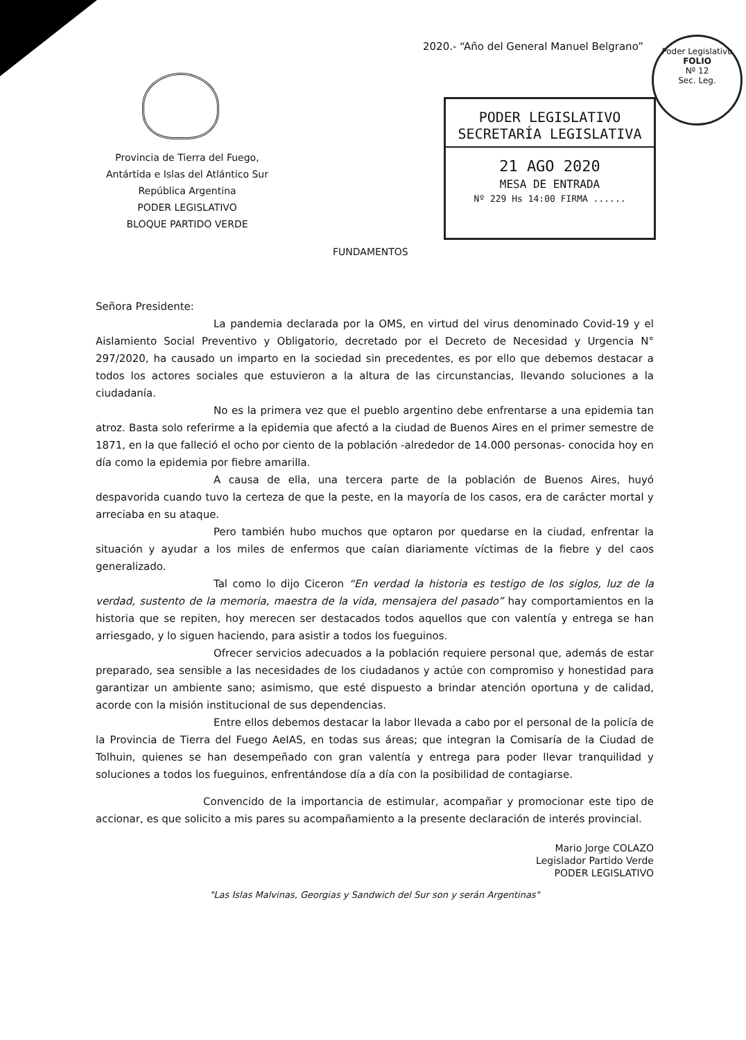2020.- “Año del General Manuel Belgrano”
Poder Legislativo
FOLIO
Nº 12
Sec. Leg.
Provincia de Tierra del Fuego,
Antártida e Islas del Atlántico Sur
República Argentina
PODER LEGISLATIVO
BLOQUE PARTIDO VERDE
PODER LEGISLATIVO
SECRETARÍA LEGISLATIVA
21 AGO 2020
MESA DE ENTRADA
Nº 229 Hs 14:00 FIRMA ......
FUNDAMENTOS
Señora Presidente:
La pandemia declarada por la OMS, en virtud del virus denominado Covid-19 y el Aislamiento Social Preventivo y Obligatorio, decretado por el Decreto de Necesidad y Urgencia N° 297/2020, ha causado un imparto en la sociedad sin precedentes, es por ello que debemos destacar a todos los actores sociales que estuvieron a la altura de las circunstancias, llevando soluciones a la ciudadanía.
No es la primera vez que el pueblo argentino debe enfrentarse a una epidemia tan atroz. Basta solo referirme a la epidemia que afectó a la ciudad de Buenos Aires en el primer semestre de 1871, en la que falleció el ocho por ciento de la población -alrededor de 14.000 personas- conocida hoy en día como la epidemia por fiebre amarilla.
A causa de ella, una tercera parte de la población de Buenos Aires, huyó despavorida cuando tuvo la certeza de que la peste, en la mayoría de los casos, era de carácter mortal y arreciaba en su ataque.
Pero también hubo muchos que optaron por quedarse en la ciudad, enfrentar la situación y ayudar a los miles de enfermos que caían diariamente víctimas de la fiebre y del caos generalizado.
Tal como lo dijo Ciceron “En verdad la historia es testigo de los siglos, luz de la verdad, sustento de la memoria, maestra de la vida, mensajera del pasado” hay comportamientos en la historia que se repiten, hoy merecen ser destacados todos aquellos que con valentía y entrega se han arriesgado, y lo siguen haciendo, para asistir a todos los fueguinos.
Ofrecer servicios adecuados a la población requiere personal que, además de estar preparado, sea sensible a las necesidades de los ciudadanos y actúe con compromiso y honestidad para garantizar un ambiente sano; asimismo, que esté dispuesto a brindar atención oportuna y de calidad, acorde con la misión institucional de sus dependencias.
Entre ellos debemos destacar la labor llevada a cabo por el personal de la policía de la Provincia de Tierra del Fuego AeIAS, en todas sus áreas; que integran la Comisaría de la Ciudad de Tolhuin, quienes se han desempeñado con gran valentía y entrega para poder llevar tranquilidad y soluciones a todos los fueguinos, enfrentándose día a día con la posibilidad de contagiarse.
Convencido de la importancia de estimular, acompañar y promocionar este tipo de accionar, es que solicito a mis pares su acompañamiento a la presente declaración de interés provincial.
Mario Jorge COLAZO
Legislador Partido Verde
PODER LEGISLATIVO
"Las Islas Malvinas, Georgias y Sandwich del Sur son y serán Argentinas"